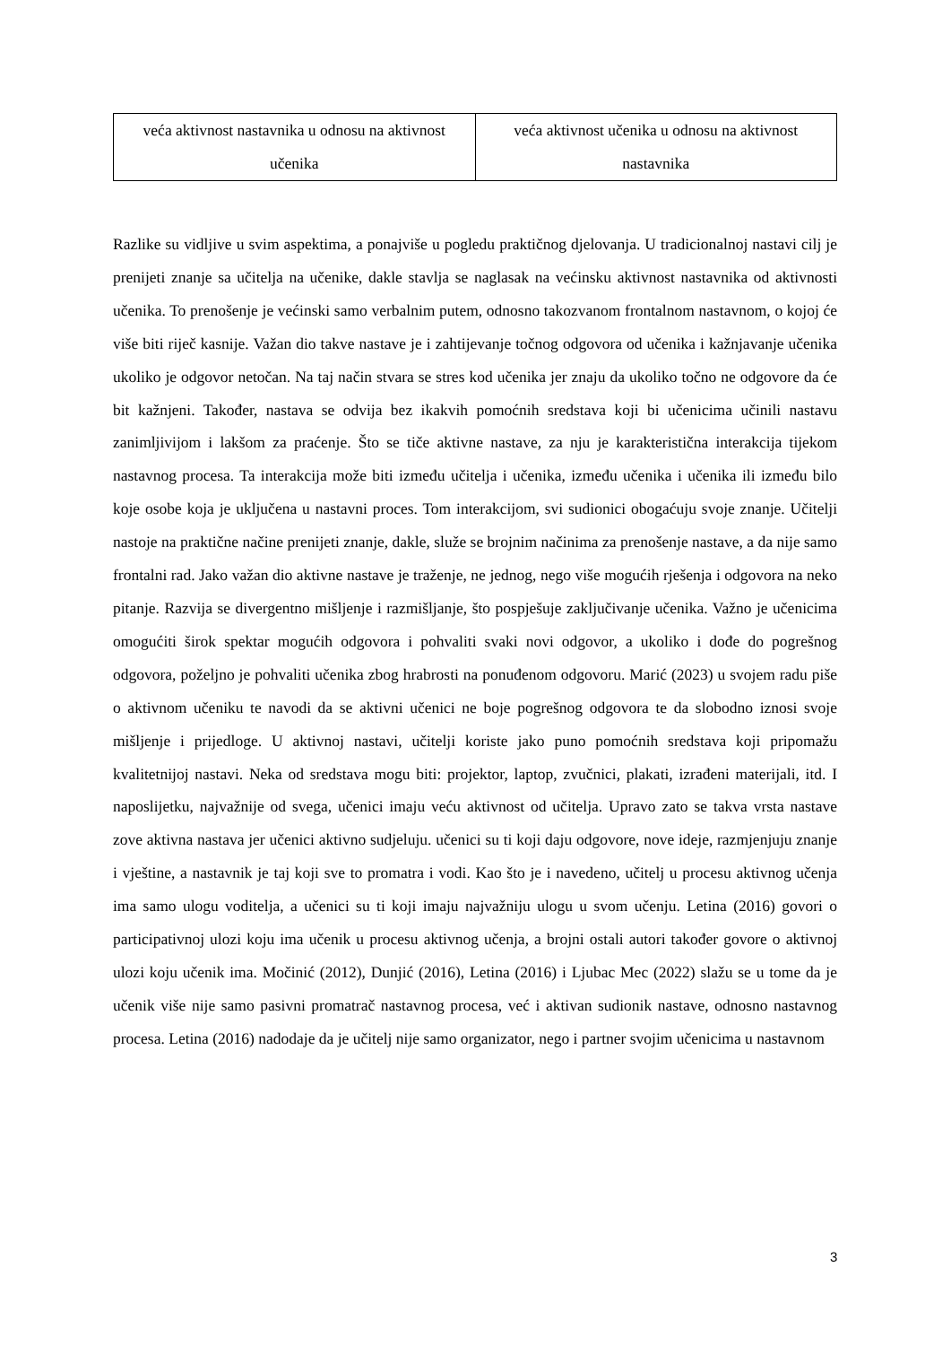| veća aktivnost nastavnika u odnosu na aktivnost učenika | veća aktivnost učenika u odnosu na aktivnost nastavnika |
Razlike su vidljive u svim aspektima, a ponajviše u pogledu praktičnog djelovanja. U tradicionalnoj nastavi cilj je prenijeti znanje sa učitelja na učenike, dakle stavlja se naglasak na većinsku aktivnost nastavnika od aktivnosti učenika. To prenošenje je većinski samo verbalnim putem, odnosno takozvanom frontalnom nastavnom, o kojoj će više biti riječ kasnije. Važan dio takve nastave je i zahtijevanje točnog odgovora od učenika i kažnjavanje učenika ukoliko je odgovor netočan. Na taj način stvara se stres kod učenika jer znaju da ukoliko točno ne odgovore da će bit kažnjeni. Također, nastava se odvija bez ikakvih pomoćnih sredstava koji bi učenicima učinili nastavu zanimljivijom i lakšom za praćenje. Što se tiče aktivne nastave, za nju je karakteristična interakcija tijekom nastavnog procesa. Ta interakcija može biti između učitelja i učenika, između učenika i učenika ili između bilo koje osobe koja je uključena u nastavni proces. Tom interakcijom, svi sudionici obogaćuju svoje znanje. Učitelji nastoje na praktične načine prenijeti znanje, dakle, služe se brojnim načinima za prenošenje nastave, a da nije samo frontalni rad. Jako važan dio aktivne nastave je traženje, ne jednog, nego više mogućih rješenja i odgovora na neko pitanje. Razvija se divergentno mišljenje i razmišljanje, što pospješuje zaključivanje učenika. Važno je učenicima omogućiti širok spektar mogućih odgovora i pohvaliti svaki novi odgovor, a ukoliko i dođe do pogrešnog odgovora, poželjno je pohvaliti učenika zbog hrabrosti na ponuđenom odgovoru. Marić (2023) u svojem radu piše o aktivnom učeniku te navodi da se aktivni učenici ne boje pogrešnog odgovora te da slobodno iznosi svoje mišljenje i prijedloge. U aktivnoj nastavi, učitelji koriste jako puno pomoćnih sredstava koji pripomažu kvalitetnijoj nastavi. Neka od sredstava mogu biti: projektor, laptop, zvučnici, plakati, izrađeni materijali, itd. I naposlijetku, najvažnije od svega, učenici imaju veću aktivnost od učitelja. Upravo zato se takva vrsta nastave zove aktivna nastava jer učenici aktivno sudjeluju. učenici su ti koji daju odgovore, nove ideje, razmjenjuju znanje i vještine, a nastavnik je taj koji sve to promatra i vodi. Kao što je i navedeno, učitelj u procesu aktivnog učenja ima samo ulogu voditelja, a učenici su ti koji imaju najvažniju ulogu u svom učenju. Letina (2016) govori o participativnoj ulozi koju ima učenik u procesu aktivnog učenja, a brojni ostali autori također govore o aktivnoj ulozi koju učenik ima. Močinić (2012), Dunjić (2016), Letina (2016) i Ljubac Mec (2022) slažu se u tome da je učenik više nije samo pasivni promatrač nastavnog procesa, već i aktivan sudionik nastave, odnosno nastavnog procesa. Letina (2016) nadodaje da je učitelj nije samo organizator, nego i partner svojim učenicima u nastavnom
3